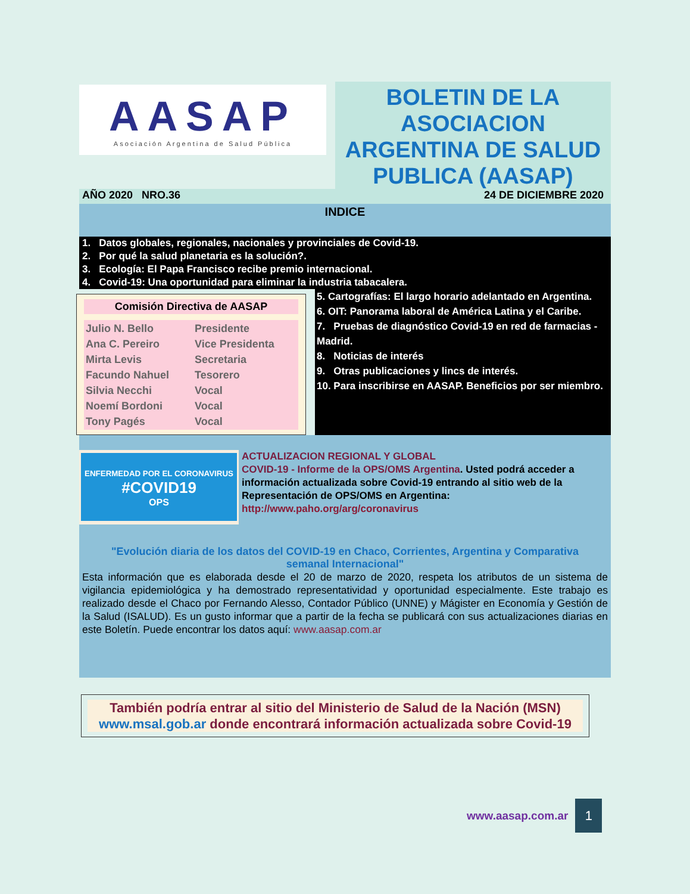AASAP
Asociación Argentina de Salud Pública
BOLETIN DE LA ASOCIACION ARGENTINA DE SALUD PUBLICA (AASAP)
AÑO 2020 NRO.36 24 DE DICIEMBRE 2020
INDICE
1. Datos globales, regionales, nacionales y provinciales de Covid-19.
2. Por qué la salud planetaria es la solución?.
3. Ecología: El Papa Francisco recibe premio internacional.
4. Covid-19: Una oportunidad para eliminar la industria tabacalera.
Comisión Directiva de AASAP
| Julio N. Bello | Presidente |
| Ana C. Pereiro | Vice Presidenta |
| Mirta Levis | Secretaria |
| Facundo Nahuel | Tesorero |
| Silvia Necchi | Vocal |
| Noemí Bordoni | Vocal |
| Tony Pagés | Vocal |
5. Cartografías: El largo horario adelantado en Argentina.
6. OIT: Panorama laboral de América Latina y el Caribe.
7. Pruebas de diagnóstico Covid-19 en red de farmacias - Madrid.
8. Noticias de interés
9. Otras publicaciones y lincs de interés.
10. Para inscribirse en AASAP. Beneficios por ser miembro.
ENFERMEDAD POR EL CORONAVIRUS
#COVID19
OPS
ACTUALIZACION REGIONAL Y GLOBAL
COVID-19 - Informe de la OPS/OMS Argentina. Usted podrá acceder a información actualizada sobre Covid-19 entrando al sitio web de la Representación de OPS/OMS en Argentina: http://www.paho.org/arg/coronavirus
"Evolución diaria de los datos del COVID-19 en Chaco, Corrientes, Argentina y Comparativa semanal Internacional"
Esta información que es elaborada desde el 20 de marzo de 2020, respeta los atributos de un sistema de vigilancia epidemiológica y ha demostrado representatividad y oportunidad especialmente. Este trabajo es realizado desde el Chaco por Fernando Alesso, Contador Público (UNNE) y Mágister en Economía y Gestión de la Salud (ISALUD). Es un gusto informar que a partir de la fecha se publicará con sus actualizaciones diarias en este Boletín. Puede encontrar los datos aquí: www.aasap.com.ar
También podría entrar al sitio del Ministerio de Salud de la Nación (MSN) www.msal.gob.ar donde encontrará información actualizada sobre Covid-19
www.aasap.com.ar
1